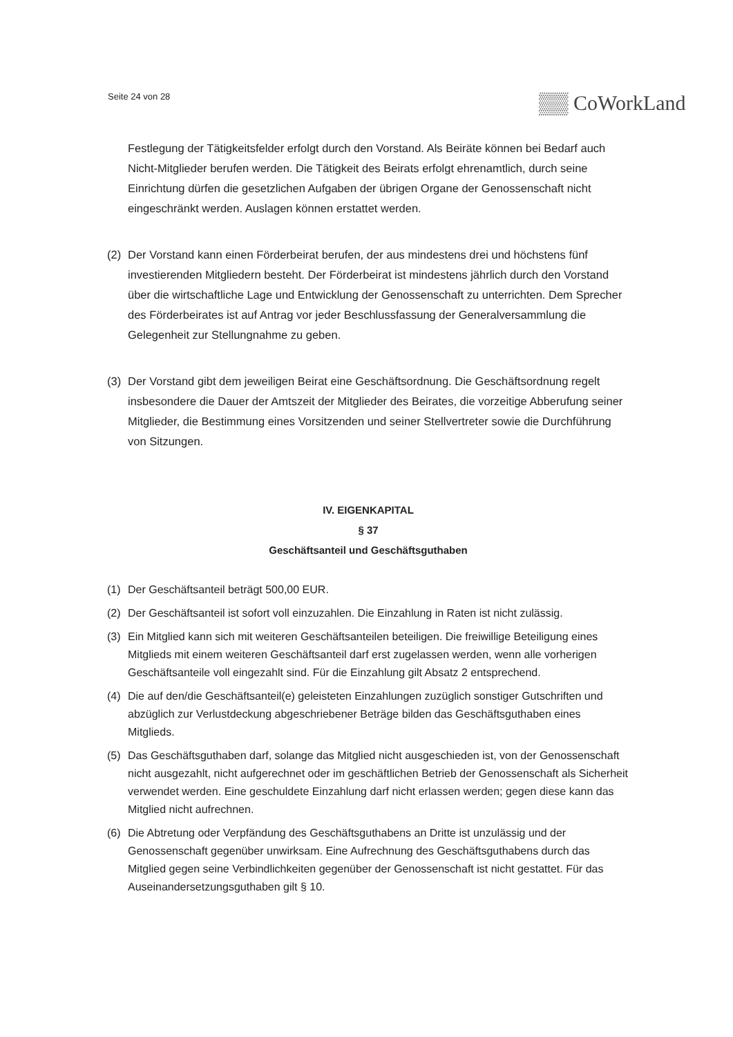Seite 24 von 28 ▒▒ CoWorkLand
Festlegung der Tätigkeitsfelder erfolgt durch den Vorstand. Als Beiräte können bei Bedarf auch Nicht-Mitglieder berufen werden. Die Tätigkeit des Beirats erfolgt ehrenamtlich, durch seine Einrichtung dürfen die gesetzlichen Aufgaben der übrigen Organe der Genossenschaft nicht eingeschränkt werden. Auslagen können erstattet werden.
(2) Der Vorstand kann einen Förderbeirat berufen, der aus mindestens drei und höchstens fünf investierenden Mitgliedern besteht. Der Förderbeirat ist mindestens jährlich durch den Vorstand über die wirtschaftliche Lage und Entwicklung der Genossenschaft zu unterrichten. Dem Sprecher des Förderbeirates ist auf Antrag vor jeder Beschlussfassung der Generalversammlung die Gelegenheit zur Stellungnahme zu geben.
(3) Der Vorstand gibt dem jeweiligen Beirat eine Geschäftsordnung. Die Geschäftsordnung regelt insbesondere die Dauer der Amtszeit der Mitglieder des Beirates, die vorzeitige Abberufung seiner Mitglieder, die Bestimmung eines Vorsitzenden und seiner Stellvertreter sowie die Durchführung von Sitzungen.
IV. EIGENKAPITAL
§ 37
Geschäftsanteil und Geschäftsguthaben
(1) Der Geschäftsanteil beträgt 500,00 EUR.
(2) Der Geschäftsanteil ist sofort voll einzuzahlen. Die Einzahlung in Raten ist nicht zulässig.
(3) Ein Mitglied kann sich mit weiteren Geschäftsanteilen beteiligen. Die freiwillige Beteiligung eines Mitglieds mit einem weiteren Geschäftsanteil darf erst zugelassen werden, wenn alle vorherigen Geschäftsanteile voll eingezahlt sind. Für die Einzahlung gilt Absatz 2 entsprechend.
(4) Die auf den/die Geschäftsanteil(e) geleisteten Einzahlungen zuzüglich sonstiger Gutschriften und abzüglich zur Verlustdeckung abgeschriebener Beträge bilden das Geschäftsguthaben eines Mitglieds.
(5) Das Geschäftsguthaben darf, solange das Mitglied nicht ausgeschieden ist, von der Genossenschaft nicht ausgezahlt, nicht aufgerechnet oder im geschäftlichen Betrieb der Genossenschaft als Sicherheit verwendet werden. Eine geschuldete Einzahlung darf nicht erlassen werden; gegen diese kann das Mitglied nicht aufrechnen.
(6) Die Abtretung oder Verpfändung des Geschäftsguthabens an Dritte ist unzulässig und der Genossenschaft gegenüber unwirksam. Eine Aufrechnung des Geschäftsguthabens durch das Mitglied gegen seine Verbindlichkeiten gegenüber der Genossenschaft ist nicht gestattet. Für das Auseinandersetzungsguthaben gilt § 10.